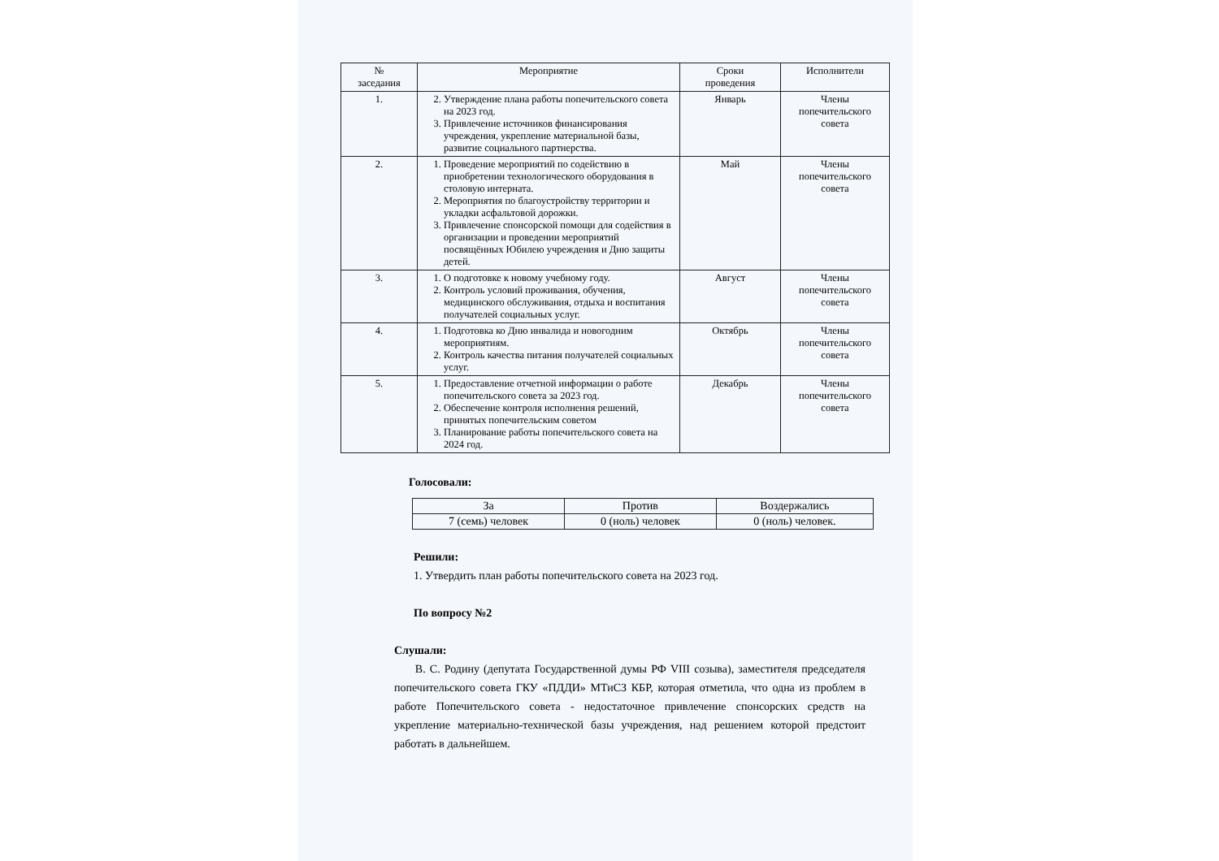| № заседания | Мероприятие | Сроки проведения | Исполнители |
| --- | --- | --- | --- |
| 1. | 2. Утверждение плана работы попечительского совета на 2023 год. 3. Привлечение источников финансирования учреждения, укрепление материальной базы, развитие социального партнерства. | Январь | Члены попечительского совета |
| 2. | 1. Проведение мероприятий по содействию в приобретении технологического оборудования в столовую интерната. 2. Мероприятия по благоустройству территории и укладки асфальтовой дорожки. 3. Привлечение спонсорской помощи для содействия в организации и проведении мероприятий посвящённых Юбилею учреждения и Дню защиты детей. | Май | Члены попечительского совета |
| 3. | 1. О подготовке к новому учебному году. 2. Контроль условий проживания, обучения, медицинского обслуживания, отдыха и воспитания получателей социальных услуг. | Август | Члены попечительского совета |
| 4. | 1. Подготовка ко Дню инвалида и новогодним мероприятиям. 2. Контроль качества питания получателей социальных услуг. | Октябрь | Члены попечительского совета |
| 5. | 1. Предоставление отчетной информации о работе попечительского совета за 2023 год. 2. Обеспечение контроля исполнения решений, принятых попечительским советом 3. Планирование работы попечительского совета на 2024 год. | Декабрь | Члены попечительского совета |
Голосовали:
| За | Против | Воздержались |
| 7 (семь) человек | 0 (ноль) человек | 0 (ноль) человек. |
Решили:
1. Утвердить план работы попечительского совета на 2023 год.
По вопросу №2
Слушали:
В. С. Родину (депутата Государственной думы РФ VIII созыва), заместителя председателя попечительского совета ГКУ «ПДДИ» МТиСЗ КБР, которая отметила, что одна из проблем в работе Попечительского совета - недостаточное привлечение спонсорских средств на укрепление материально-технической базы учреждения, над решением которой предстоит работать в дальнейшем.